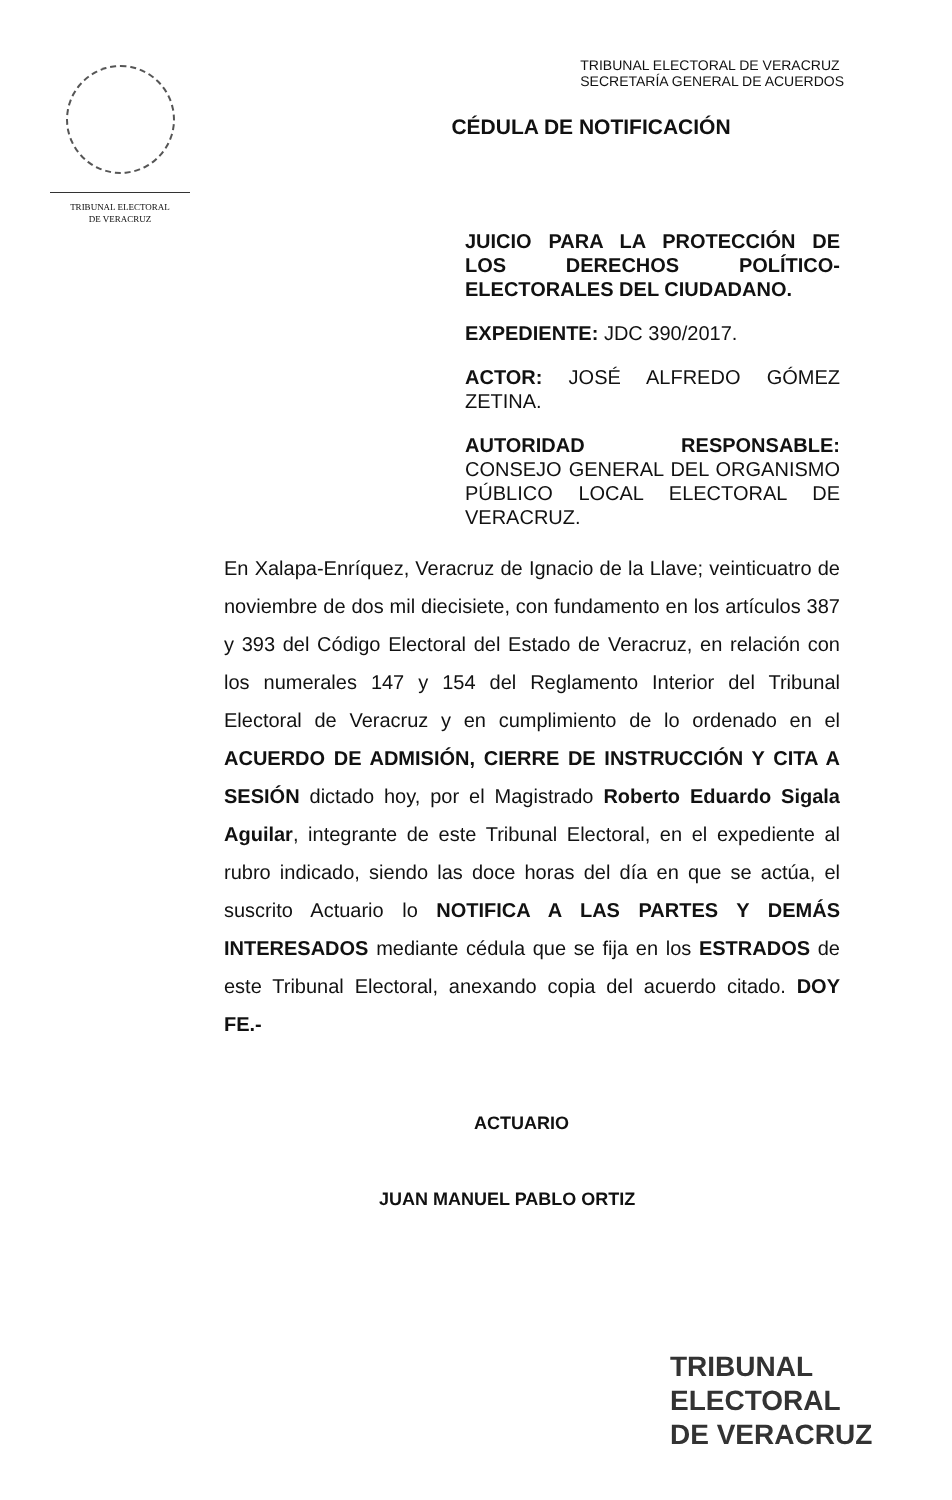TRIBUNAL ELECTORAL
DE VERACRUZ
TRIBUNAL ELECTORAL DE VERACRUZ
SECRETARÍA GENERAL DE ACUERDOS
CÉDULA DE NOTIFICACIÓN
JUICIO PARA LA PROTECCIÓN DE LOS DERECHOS POLÍTICO-ELECTORALES DEL CIUDADANO.
EXPEDIENTE: JDC 390/2017.
ACTOR: JOSÉ ALFREDO GÓMEZ ZETINA.
AUTORIDAD RESPONSABLE: CONSEJO GENERAL DEL ORGANISMO PÚBLICO LOCAL ELECTORAL DE VERACRUZ.
En Xalapa-Enríquez, Veracruz de Ignacio de la Llave; veinticuatro de noviembre de dos mil diecisiete, con fundamento en los artículos 387 y 393 del Código Electoral del Estado de Veracruz, en relación con los numerales 147 y 154 del Reglamento Interior del Tribunal Electoral de Veracruz y en cumplimiento de lo ordenado en el ACUERDO DE ADMISIÓN, CIERRE DE INSTRUCCIÓN Y CITA A SESIÓN dictado hoy, por el Magistrado Roberto Eduardo Sigala Aguilar, integrante de este Tribunal Electoral, en el expediente al rubro indicado, siendo las doce horas del día en que se actúa, el suscrito Actuario lo NOTIFICA A LAS PARTES Y DEMÁS INTERESADOS mediante cédula que se fija en los ESTRADOS de este Tribunal Electoral, anexando copia del acuerdo citado. DOY FE.-
ACTUARIO
JUAN MANUEL PABLO ORTIZ
TRIBUNAL
ELECTORAL
DE VERACRUZ